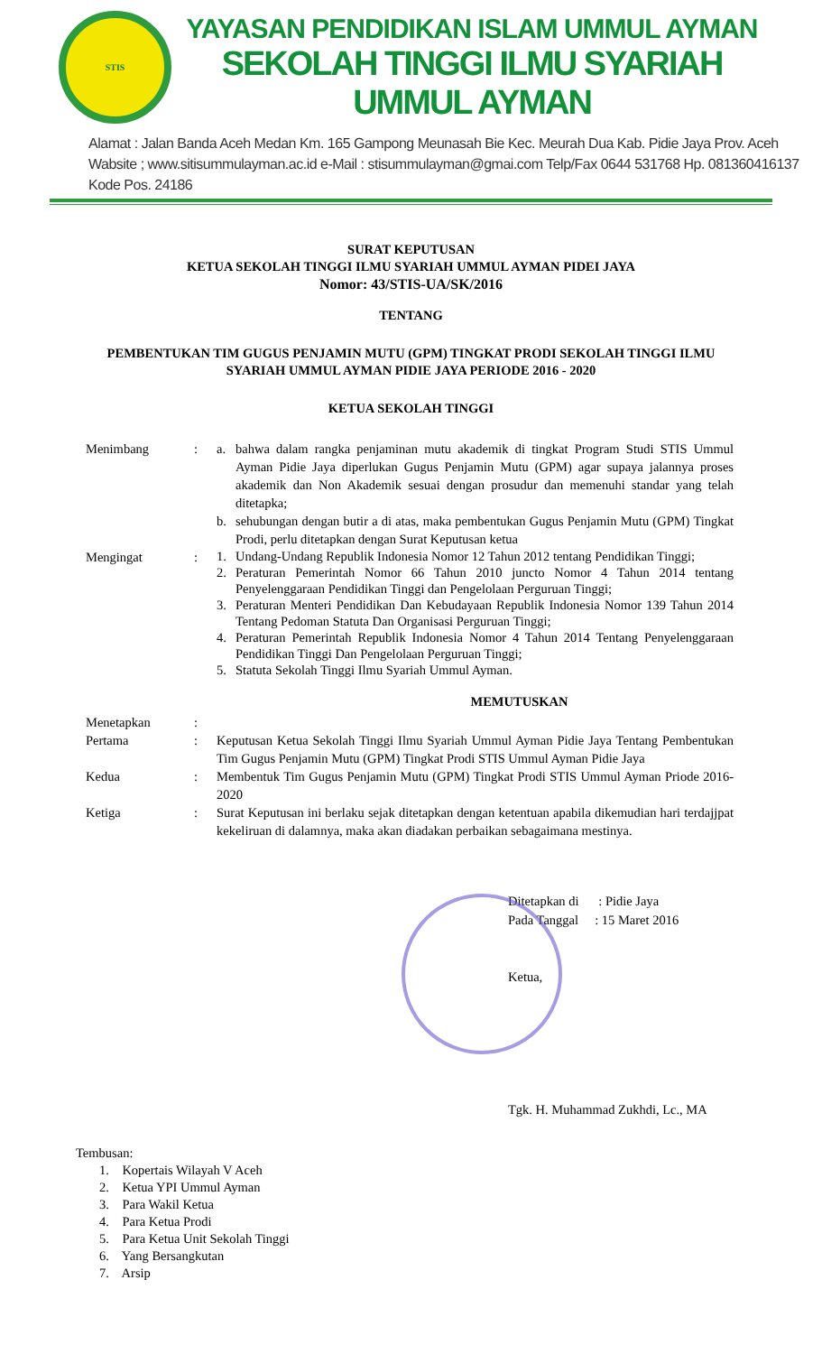STIS
YAYASAN PENDIDIKAN ISLAM UMMUL AYMAN
SEKOLAH TINGGI ILMU SYARIAH UMMUL AYMAN
Alamat : Jalan Banda Aceh Medan Km. 165 Gampong Meunasah Bie Kec. Meurah Dua Kab. Pidie Jaya Prov. Aceh
Wabsite ; www.sitisummulayman.ac.id e-Mail : stisummulayman@gmai.com Telp/Fax 0644 531768 Hp. 081360416137 Kode Pos. 24186
SURAT KEPUTUSAN
KETUA SEKOLAH TINGGI ILMU SYARIAH UMMUL AYMAN PIDEI JAYA
Nomor: 43/STIS-UA/SK/2016
TENTANG
PEMBENTUKAN TIM GUGUS PENJAMIN MUTU (GPM) TINGKAT PRODI SEKOLAH TINGGI ILMU SYARIAH UMMUL AYMAN PIDIE JAYA PERIODE 2016 - 2020
KETUA SEKOLAH TINGGI
Menimbang : a. bahwa dalam rangka penjaminan mutu akademik di tingkat Program Studi STIS Ummul Ayman Pidie Jaya diperlukan Gugus Penjamin Mutu (GPM) agar supaya jalannya proses akademik dan Non Akademik sesuai dengan prosudur dan memenuhi standar yang telah ditetapka;
b. sehubungan dengan butir a di atas, maka pembentukan Gugus Penjamin Mutu (GPM) Tingkat Prodi, perlu ditetapkan dengan Surat Keputusan ketua
Mengingat :
1. Undang-Undang Republik Indonesia Nomor 12 Tahun 2012 tentang Pendidikan Tinggi;
2. Peraturan Pemerintah Nomor 66 Tahun 2010 juncto Nomor 4 Tahun 2014 tentang Penyelenggaraan Pendidikan Tinggi dan Pengelolaan Perguruan Tinggi;
3. Peraturan Menteri Pendidikan Dan Kebudayaan Republik Indonesia Nomor 139 Tahun 2014 Tentang Pedoman Statuta Dan Organisasi Perguruan Tinggi;
4. Peraturan Pemerintah Republik Indonesia Nomor 4 Tahun 2014 Tentang Penyelenggaraan Pendidikan Tinggi Dan Pengelolaan Perguruan Tinggi;
5. Statuta Sekolah Tinggi Ilmu Syariah Ummul Ayman.
MEMUTUSKAN
Menetapkan :
Pertama : Keputusan Ketua Sekolah Tinggi Ilmu Syariah Ummul Ayman Pidie Jaya Tentang Pembentukan Tim Gugus Penjamin Mutu (GPM) Tingkat Prodi STIS Ummul Ayman Pidie Jaya
Kedua : Membentuk Tim Gugus Penjamin Mutu (GPM) Tingkat Prodi STIS Ummul Ayman Priode 2016-2020
Ketiga : Surat Keputusan ini berlaku sejak ditetapkan dengan ketentuan apabila dikemudian hari terdajjpat kekeliruan di dalamnya, maka akan diadakan perbaikan sebagaimana mestinya.
Ditetapkan di : Pidie Jaya
Pada Tanggal : 15 Maret 2016
Ketua,
Tgk. H. Muhammad Zukhdi, Lc., MA
Tembusan:
1. Kopertais Wilayah V Aceh
2. Ketua YPI Ummul Ayman
3. Para Wakil Ketua
4. Para Ketua Prodi
5. Para Ketua Unit Sekolah Tinggi
6. Yang Bersangkutan
7. Arsip